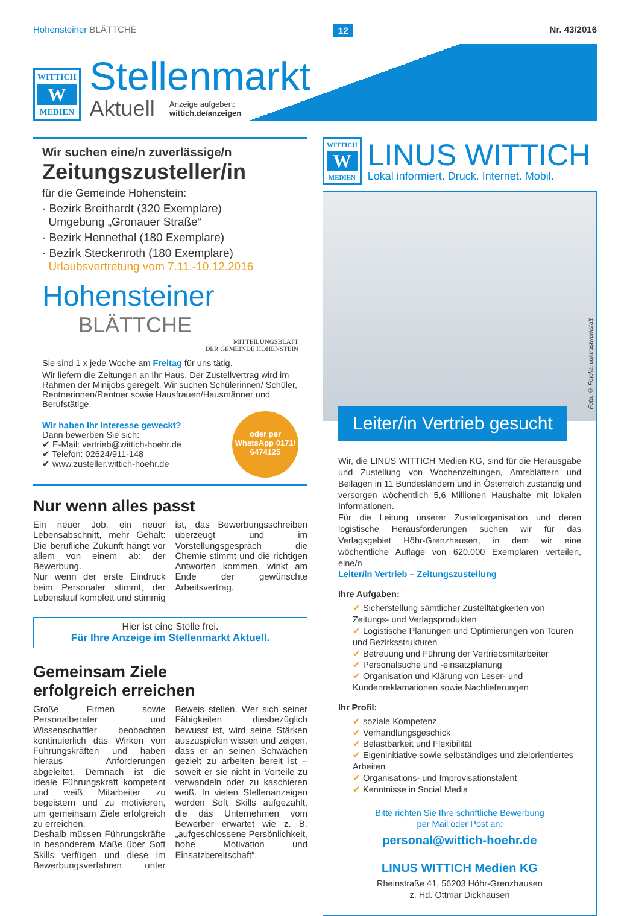Hohensteiner BLÄTTCHE 12 Nr. 43/2016
WITTICH
W
MEDIEN
Stellenmarkt
Aktuell Anzeige aufgeben:
wittich.de/anzeigen
Wir suchen eine/n zuverlässige/n
Zeitungszusteller/in
für die Gemeinde Hohenstein:
· Bezirk Breithardt (320 Exemplare)
Umgebung „Gronauer Straße“
· Bezirk Hennethal (180 Exemplare)
· Bezirk Steckenroth (180 Exemplare)
Urlaubsvertretung vom 7.11.-10.12.2016
Hohensteiner
BLÄTTCHE
MITTEILUNGSBLATT
DER GEMEINDE HOHENSTEIN
Sie sind 1 x jede Woche am Freitag für uns tätig.
Wir liefern die Zeitungen an Ihr Haus. Der Zustellvertrag wird im Rahmen der Minijobs geregelt. Wir suchen Schülerinnen/ Schüler, Rentnerinnen/Rentner sowie Hausfrauen/Hausmänner und Berufstätige.
Wir haben Ihr Interesse geweckt?
Dann bewerben Sie sich:
✔ E-Mail: vertrieb@wittich-hoehr.de
✔ Telefon: 02624/911-148
✔ www.zusteller.wittich-hoehr.de
oder per WhatsApp 0171/ 6474125
Nur wenn alles passt
Ein neuer Job, ein neuer Lebensabschnitt, mehr Gehalt: Die berufliche Zukunft hängt vor allem von einem ab: der Bewerbung.
Nur wenn der erste Eindruck beim Personaler stimmt, der Lebenslauf komplett und stimmig ist, das Bewerbungsschreiben überzeugt und im Vorstellungsgespräch die Chemie stimmt und die richtigen Antworten kommen, winkt am Ende der gewünschte Arbeitsvertrag.
Hier ist eine Stelle frei.
Für Ihre Anzeige im Stellenmarkt Aktuell.
Gemeinsam Ziele
erfolgreich erreichen
Große Firmen sowie Personalberater und Wissenschaftler beobachten kontinuierlich das Wirken von Führungskräften und haben hieraus Anforderungen abgeleitet. Demnach ist die ideale Führungskraft kompetent und weiß Mitarbeiter zu begeistern und zu motivieren, um gemeinsam Ziele erfolgreich zu erreichen.
Deshalb müssen Führungskräfte in besonderem Maße über Soft Skills verfügen und diese im Bewerbungsverfahren unter Beweis stellen. Wer sich seiner Fähigkeiten diesbezüglich bewusst ist, wird seine Stärken auszuspielen wissen und zeigen, dass er an seinen Schwächen gezielt zu arbeiten bereit ist – soweit er sie nicht in Vorteile zu verwandeln oder zu kaschieren weiß. In vielen Stellenanzeigen werden Soft Skills aufgezählt, die das Unternehmen vom Bewerber erwartet wie z. B. „aufgeschlossene Persönlichkeit, hohe Motivation und Einsatzbereitschaft“.
WITTICH
W
MEDIEN
LINUS WITTICH
Lokal informiert. Druck. Internet. Mobil.
Foto: © Fotolia, contrastwerkstatt
Leiter/in Vertrieb gesucht
Wir, die LINUS WITTICH Medien KG, sind für die Herausgabe und Zustellung von Wochenzeitungen, Amtsblättern und Beilagen in 11 Bundesländern und in Österreich zuständig und versorgen wöchentlich 5,6 Millionen Haushalte mit lokalen Informationen.
Für die Leitung unserer Zustellorganisation und deren logistische Herausforderungen suchen wir für das Verlagsgebiet Höhr-Grenzhausen, in dem wir eine wöchentliche Auflage von 620.000 Exemplaren verteilen, eine/n
Leiter/in Vertrieb – Zeitungszustellung
Ihre Aufgaben:
✔ Sicherstellung sämtlicher Zustelltätigkeiten von Zeitungs- und Verlagsprodukten
✔ Logistische Planungen und Optimierungen von Touren und Bezirksstrukturen
✔ Betreuung und Führung der Vertriebsmitarbeiter
✔ Personalsuche und -einsatzplanung
✔ Organisation und Klärung von Leser- und Kundenreklamationen sowie Nachlieferungen
Ihr Profil:
✔ soziale Kompetenz
✔ Verhandlungsgeschick
✔ Belastbarkeit und Flexibilität
✔ Eigeninitiative sowie selbständiges und zielorientiertes Arbeiten
✔ Organisations- und Improvisationstalent
✔ Kenntnisse in Social Media
Bitte richten Sie Ihre schriftliche Bewerbung
per Mail oder Post an:
personal@wittich-hoehr.de
LINUS WITTICH Medien KG
Rheinstraße 41, 56203 Höhr-Grenzhausen
z. Hd. Ottmar Dickhausen